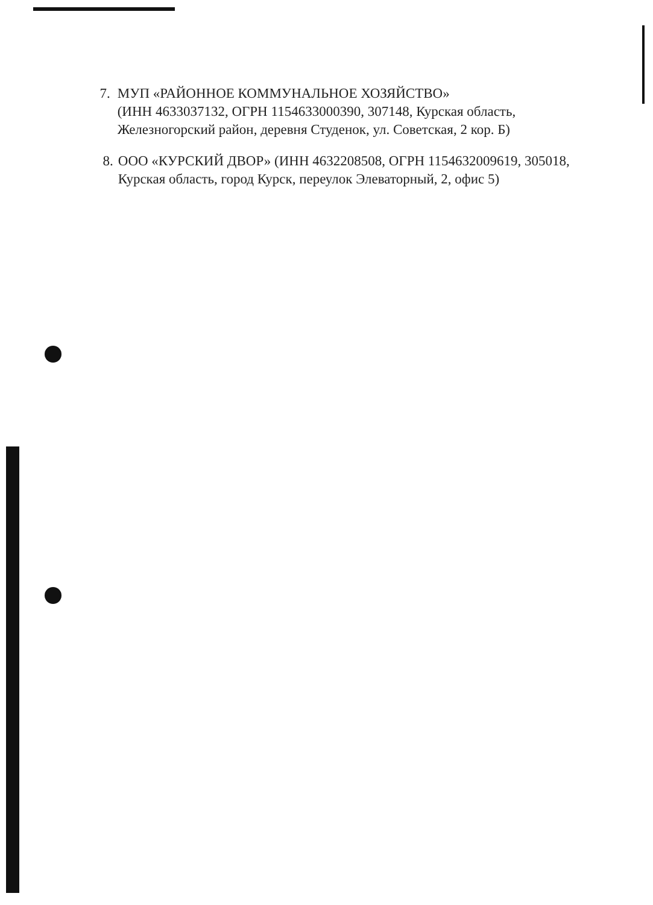7. МУП «РАЙОННОЕ КОММУНАЛЬНОЕ ХОЗЯЙСТВО»
(ИНН 4633037132, ОГРН 1154633000390, 307148, Курская область, Железногорский район, деревня Студенок, ул. Советская, 2 кор. Б)
8. ООО «КУРСКИЙ ДВОР» (ИНН 4632208508, ОГРН 1154632009619, 305018, Курская область, город Курск, переулок Элеваторный, 2, офис 5)